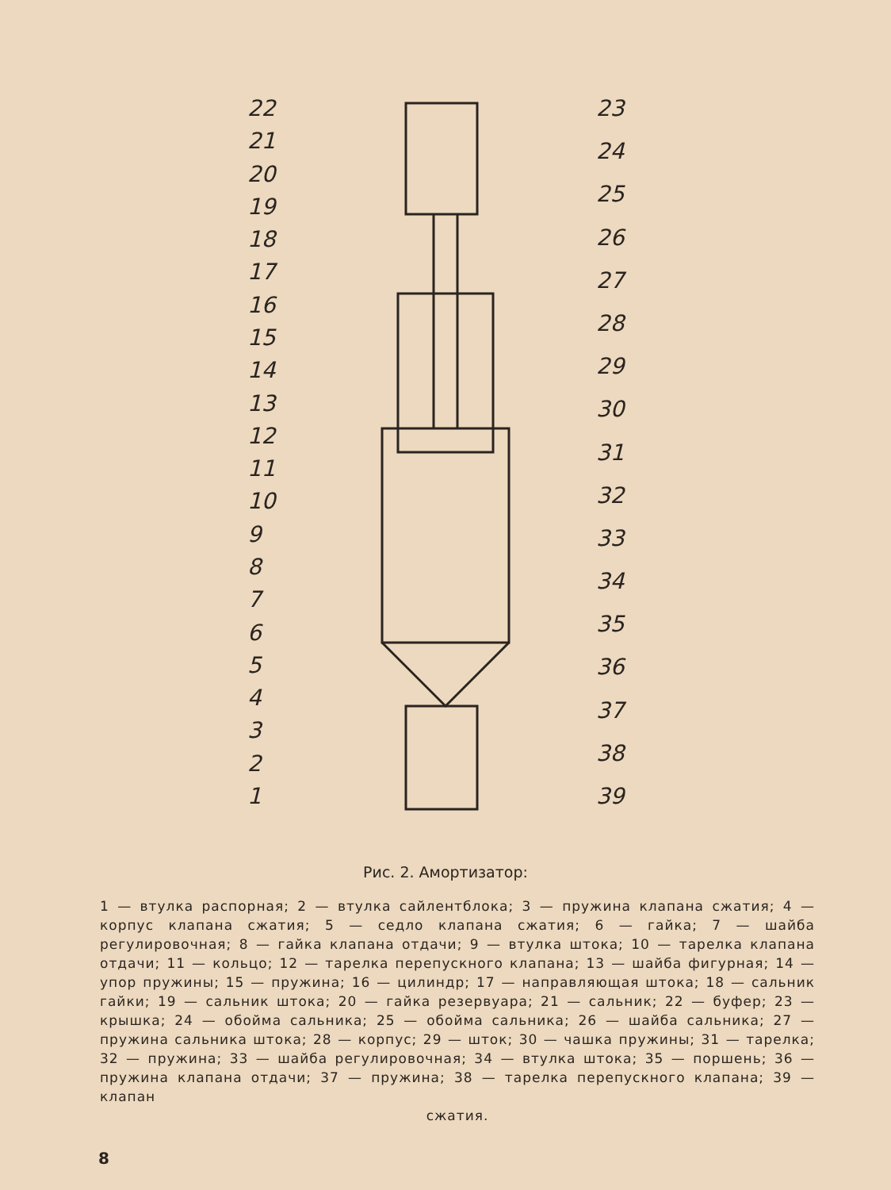22
21
20
19
18
17
16
15
14
13
12
11
10
987654321
23
24
25
26
27
28
29
30
31
32
33
34
35
36
37
38
39
Рис. 2. Амортизатор:
1 — втулка распорная; 2 — втулка сайлентблока; 3 — пружина клапана сжатия; 4 — корпус клапана сжатия; 5 — седло клапана сжатия; 6 — гайка; 7 — шайба регулировочная; 8 — гайка клапана отдачи; 9 — втулка штока; 10 — тарелка клапана отдачи; 11 — кольцо; 12 — тарелка перепускного клапана; 13 — шайба фигурная; 14 — упор пружины; 15 — пружина; 16 — цилиндр; 17 — направляющая штока; 18 — сальник гайки; 19 — сальник штока; 20 — гайка резервуара; 21 — сальник; 22 — буфер; 23 — крышка; 24 — обойма сальника; 25 — обойма сальника; 26 — шайба сальника; 27 — пружина сальника штока; 28 — корпус; 29 — шток; 30 — чашка пружины; 31 — тарелка; 32 — пружина; 33 — шайба регулировочная; 34 — втулка штока; 35 — поршень; 36 — пружина клапана отдачи; 37 — пружина; 38 — тарелка перепускного клапана; 39 — клапан
сжатия.
8